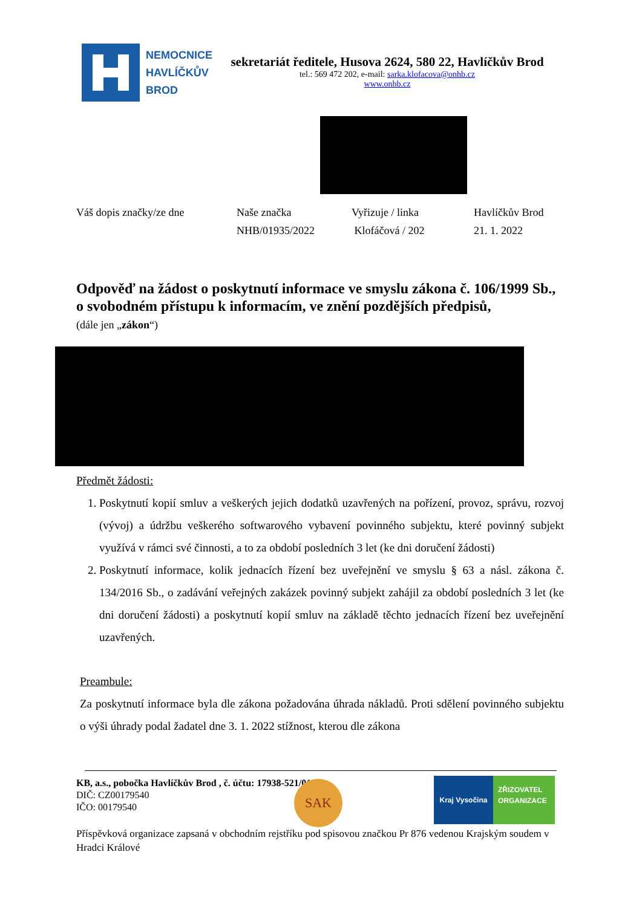NEMOCNICE
HAVLÍČKŮV
BROD
sekretariát ředitele, Husova 2624, 580 22, Havlíčkův Brod
tel.: 569 472 202, e-mail: sarka.klofacova@onhb.cz
www.onhb.cz
Váš dopis značky/ze dne Naše značka
NHB/01935/2022
Vyřizuje / linka
Klofáčová / 202
Havlíčkův Brod
21. 1. 2022
Odpověď na žádost o poskytnutí informace ve smyslu zákona č. 106/1999 Sb., o svobodném přístupu k informacím, ve znění pozdějších předpisů,
(dále jen „zákon“)
Předmět žádosti:
1. Poskytnutí kopií smluv a veškerých jejich dodatků uzavřených na pořízení, provoz, správu, rozvoj (vývoj) a údržbu veškerého softwarového vybavení povinného subjektu, které povinný subjekt využívá v rámci své činnosti, a to za období posledních 3 let (ke dni doručení žádosti)
2. Poskytnutí informace, kolik jednacích řízení bez uveřejnění ve smyslu § 63 a násl. zákona č. 134/2016 Sb., o zadávání veřejných zakázek povinný subjekt zahájil za období posledních 3 let (ke dni doručení žádosti) a poskytnutí kopií smluv na základě těchto jednacích řízení bez uveřejnění uzavřených.
Preambule:
Za poskytnutí informace byla dle zákona požadována úhrada nákladů. Proti sdělení povinného subjektu o výši úhrady podal žadatel dne 3. 1. 2022 stížnost, kterou dle zákona
KB, a.s., pobočka Havlíčkův Brod , č. účtu: 17938-521/0100
DIČ: CZ00179540
IČO: 00179540
Příspěvková organizace zapsaná v obchodním rejstříku pod spisovou značkou Pr 876 vedenou Krajským soudem v Hradci Králové
SAK
Kraj Vysočina
ZŘIZOVATEL
ORGANIZACE